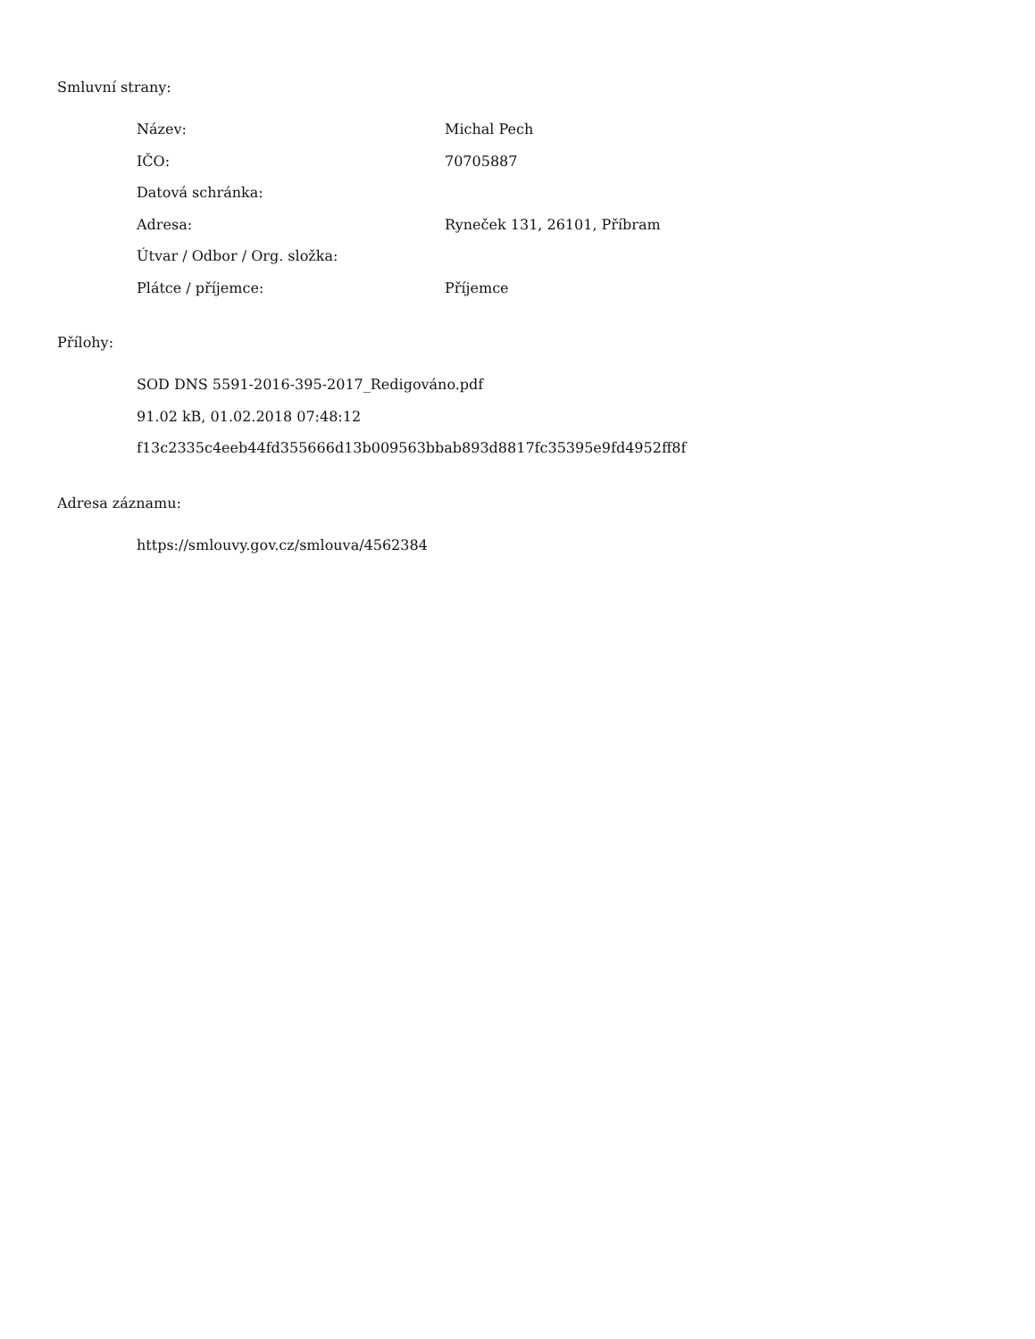Smluvní strany:
| Název: | Michal Pech |
| IČO: | 70705887 |
| Datová schránka: | |
| Adresa: | Ryneček 131, 26101, Příbram |
| Útvar / Odbor / Org. složka: | |
| Plátce / příjemce: | Příjemce |
Přílohy:
SOD DNS 5591-2016-395-2017_Redigováno.pdf
91.02 kB, 01.02.2018 07:48:12
f13c2335c4eeb44fd355666d13b009563bbab893d8817fc35395e9fd4952ff8f
Adresa záznamu:
https://smlouvy.gov.cz/smlouva/4562384